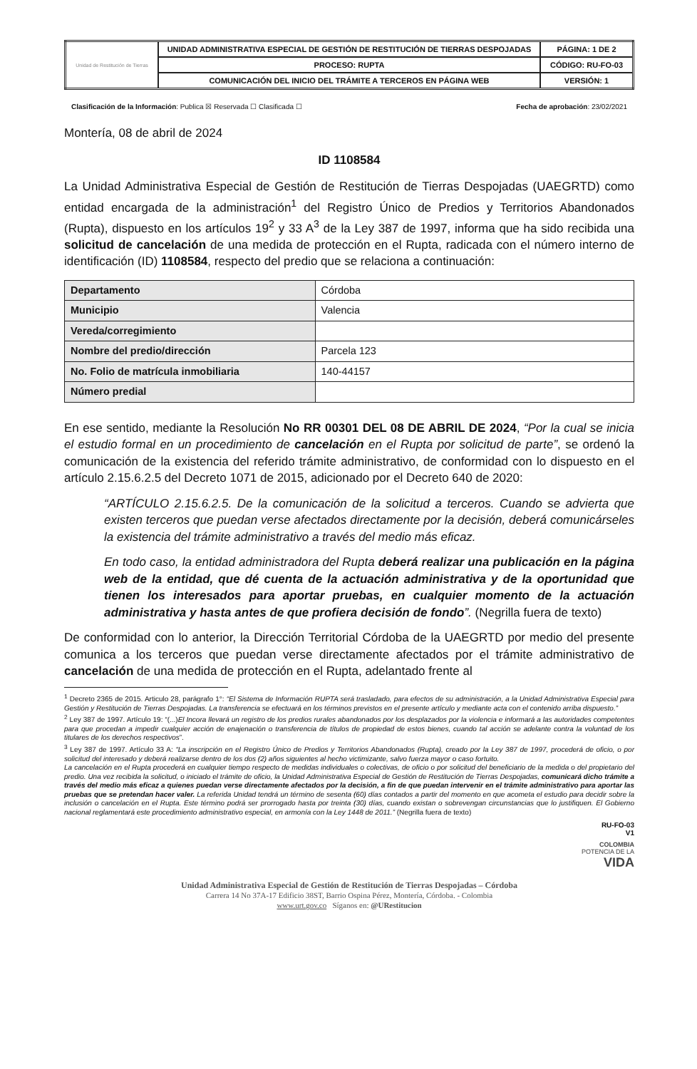| Unidad de Restitución de Tierras | UNIDAD ADMINISTRATIVA ESPECIAL DE GESTIÓN DE RESTITUCIÓN DE TIERRAS DESPOJADAS | PÁGINA: 1 DE 2 |
| | PROCESO: RUPTA | CÓDIGO: RU-FO-03 |
| | COMUNICACIÓN DEL INICIO DEL TRÁMITE A TERCEROS EN PÁGINA WEB | VERSIÓN: 1 |
Clasificación de la Información: Publica ☒ Reservada ☐ Clasificada ☐ Fecha de aprobación: 23/02/2021
Montería, 08 de abril de 2024
ID 1108584
La Unidad Administrativa Especial de Gestión de Restitución de Tierras Despojadas (UAEGRTD) como entidad encargada de la administración<sup>1</sup> del Registro Único de Predios y Territorios Abandonados (Rupta), dispuesto en los artículos 19<sup>2</sup> y 33 A<sup>3</sup> de la Ley 387 de 1997, informa que ha sido recibida una solicitud de cancelación de una medida de protección en el Rupta, radicada con el número interno de identificación (ID) 1108584, respecto del predio que se relaciona a continuación:
| Departamento | Córdoba |
| Municipio | Valencia |
| Vereda/corregimiento | |
| Nombre del predio/dirección | Parcela 123 |
| No. Folio de matrícula inmobiliaria | 140-44157 |
| Número predial | |
En ese sentido, mediante la Resolución No RR 00301 DEL 08 DE ABRIL DE 2024, “Por la cual se inicia el estudio formal en un procedimiento de cancelación en el Rupta por solicitud de parte”, se ordenó la comunicación de la existencia del referido trámite administrativo, de conformidad con lo dispuesto en el artículo 2.15.6.2.5 del Decreto 1071 de 2015, adicionado por el Decreto 640 de 2020:
“ARTÍCULO 2.15.6.2.5. De la comunicación de la solicitud a terceros. Cuando se advierta que existen terceros que puedan verse afectados directamente por la decisión, deberá comunicárseles la existencia del trámite administrativo a través del medio más eficaz.
En todo caso, la entidad administradora del Rupta deberá realizar una publicación en la página web de la entidad, que dé cuenta de la actuación administrativa y de la oportunidad que tienen los interesados para aportar pruebas, en cualquier momento de la actuación administrativa y hasta antes de que profiera decisión de fondo”. (Negrilla fuera de texto)
De conformidad con lo anterior, la Dirección Territorial Córdoba de la UAEGRTD por medio del presente comunica a los terceros que puedan verse directamente afectados por el trámite administrativo de cancelación de una medida de protección en el Rupta, adelantado frente al
<sup>1</sup> Decreto 2365 de 2015. Articulo 28, parágrafo 1°: “El Sistema de Información RUPTA será trasladado, para efectos de su administración, a la Unidad Administrativa Especial para Gestión y Restitución de Tierras Despojadas. La transferencia se efectuará en los términos previstos en el presente artículo y mediante acta con el contenido arriba dispuesto.”
<sup>2</sup> Ley 387 de 1997. Artículo 19: “(...)El Incora llevará un registro de los predios rurales abandonados por los desplazados por la violencia e informará a las autoridades competentes para que procedan a impedir cualquier acción de enajenación o transferencia de títulos de propiedad de estos bienes, cuando tal acción se adelante contra la voluntad de los titulares de los derechos respectivos”.
<sup>3</sup> Ley 387 de 1997. Artículo 33 A: “La inscripción en el Registro Único de Predios y Territorios Abandonados (Rupta), creado por la Ley 387 de 1997, procederá de oficio, o por solicitud del interesado y deberá realizarse dentro de los dos (2) años siguientes al hecho victimizante, salvo fuerza mayor o caso fortuito.
La cancelación en el Rupta procederá en cualquier tiempo respecto de medidas individuales o colectivas, de oficio o por solicitud del beneficiario de la medida o del propietario del predio. Una vez recibida la solicitud, o iniciado el trámite de oficio, la Unidad Administrativa Especial de Gestión de Restitución de Tierras Despojadas, comunicará dicho trámite a través del medio más eficaz a quienes puedan verse directamente afectados por la decisión, a fin de que puedan intervenir en el trámite administrativo para aportar las pruebas que se pretendan hacer valer. La referida Unidad tendrá un término de sesenta (60) días contados a partir del momento en que acometa el estudio para decidir sobre la inclusión o cancelación en el Rupta. Este término podrá ser prorrogado hasta por treinta (30) días, cuando existan o sobrevengan circunstancias que lo justifiquen. El Gobierno nacional reglamentará este procedimiento administrativo especial, en armonía con la Ley 1448 de 2011.” (Negrilla fuera de texto)
RU-FO-03
V1
COLOMBIA
POTENCIA DE LA
VIDA
Unidad Administrativa Especial de Gestión de Restitución de Tierras Despojadas – Córdoba
Carrera 14 No 37A-17 Edificio 38ST, Barrio Ospina Pérez, Montería, Córdoba. - Colombia
www.urt.gov.co Síganos en: @URestitucion